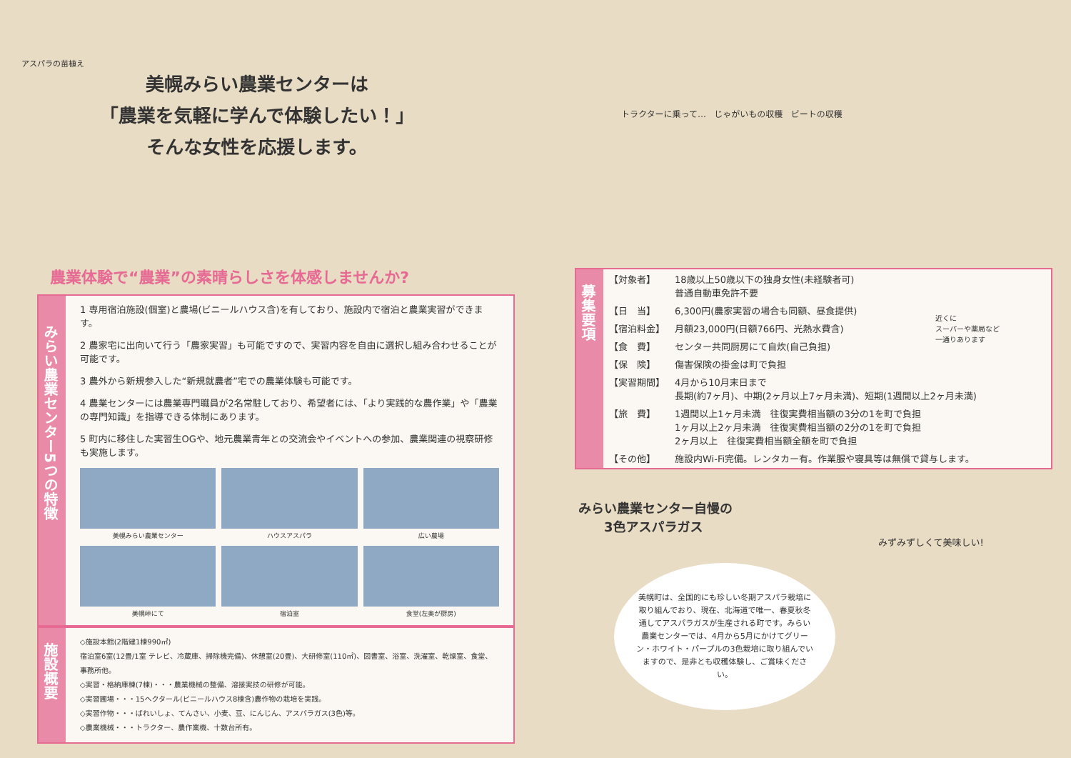アスパラの苗植え
美幌みらい農業センターは
「農業を気軽に学んで体験したい！」
そんな女性を応援します。
農業体験で“農業”の素晴らしさを体感しませんか?
みらい農業センター5つの特徴
1 専用宿泊施設(個室)と農場(ビニールハウス含)を有しており、施設内で宿泊と農業実習ができます。
2 農家宅に出向いて行う「農家実習」も可能ですので、実習内容を自由に選択し組み合わせることが可能です。
3 農外から新規参入した“新規就農者”宅での農業体験も可能です。
4 農業センターには農業専門職員が2名常駐しており、希望者には、「より実践的な農作業」や「農業の専門知識」を指導できる体制にあります。
5 町内に移住した実習生OGや、地元農業青年との交流会やイベントへの参加、農業関連の視察研修も実施します。
美幌みらい農業センター
ハウスアスパラ
広い農場
美幌峠にて
宿泊室
食堂(左奥が厨房)
施設概要
◇施設本館(2階建1棟990㎡)
宿泊室6室(12畳/1室 テレビ、冷蔵庫、掃除機完備)、休憩室(20畳)、大研修室(110㎡)、図書室、浴室、洗濯室、乾燥室、食堂、事務所他。
◇実習・格納庫棟(7棟)・・・農業機械の整備、溶接実技の研修が可能。
◇実習圃場・・・15ヘクタール(ビニールハウス8棟含)農作物の栽培を実践。
◇実習作物・・・ばれいしょ、てんさい、小麦、豆、にんじん、アスパラガス(3色)等。
◇農業機械・・・トラクター、農作業機、十数台所有。
トラクターに乗って… じゃがいもの収穫 ビートの収穫
募集要項
| 【対象者】 | 18歳以上50歳以下の独身女性(未経験者可) 普通自動車免許不要 |
| 【日 当】 | 6,300円(農家実習の場合も同額、昼食提供) |
| 【宿泊料金】 | 月額23,000円(日額766円、光熱水費含) |
| 【食 費】 | センター共同厨房にて自炊(自己負担) |
| 【保 険】 | 傷害保険の掛金は町で負担 |
| 【実習期間】 | 4月から10月末日まで 長期(約7ヶ月)、中期(2ヶ月以上7ヶ月未満)、短期(1週間以上2ヶ月未満) |
| 【旅 費】 | 1週間以上1ヶ月未満 往復実費相当額の3分の1を町で負担 1ヶ月以上2ヶ月未満 往復実費相当額の2分の1を町で負担 2ヶ月以上 往復実費相当額全額を町で負担 |
| 【その他】 | 施設内Wi-Fi完備。レンタカー有。作業服や寝具等は無償で貸与します。 |
近くに
スーパーや薬局など
一通りあります
みらい農業センター自慢の
　　3色アスパラガス
みずみずしくて美味しい!
美幌町は、全国的にも珍しい冬期アスパラ栽培に取り組んでおり、現在、北海道で唯一、春夏秋冬通してアスパラガスが生産される町です。みらい農業センターでは、4月から5月にかけてグリーン・ホワイト・パープルの3色栽培に取り組んでいますので、是非とも収穫体験し、ご賞味ください。